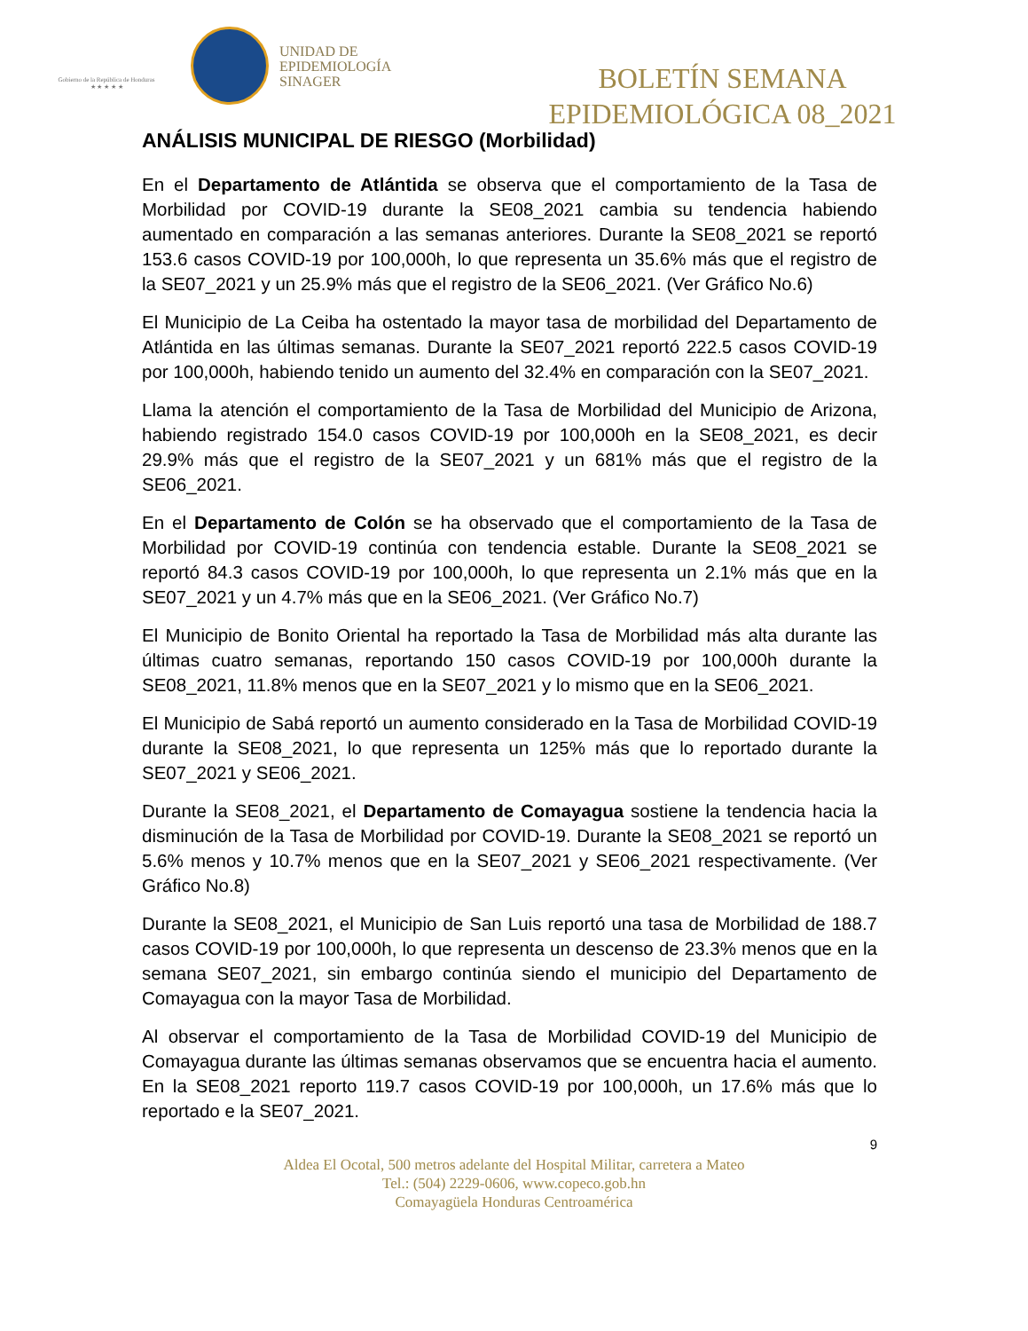Gobierno de la República de Honduras
★ ★ ★ ★ ★
UNIDAD DE
EPIDEMIOLOGÍA
SINAGER
BOLETÍN SEMANA
EPIDEMIOLÓGICA 08_2021
ANÁLISIS MUNICIPAL DE RIESGO (Morbilidad)
En el Departamento de Atlántida se observa que el comportamiento de la Tasa de Morbilidad por COVID-19 durante la SE08_2021 cambia su tendencia habiendo aumentado en comparación a las semanas anteriores. Durante la SE08_2021 se reportó 153.6 casos COVID-19 por 100,000h, lo que representa un 35.6% más que el registro de la SE07_2021 y un 25.9% más que el registro de la SE06_2021. (Ver Gráfico No.6)
El Municipio de La Ceiba ha ostentado la mayor tasa de morbilidad del Departamento de Atlántida en las últimas semanas. Durante la SE07_2021 reportó 222.5 casos COVID-19 por 100,000h, habiendo tenido un aumento del 32.4% en comparación con la SE07_2021.
Llama la atención el comportamiento de la Tasa de Morbilidad del Municipio de Arizona, habiendo registrado 154.0 casos COVID-19 por 100,000h en la SE08_2021, es decir 29.9% más que el registro de la SE07_2021 y un 681% más que el registro de la SE06_2021.
En el Departamento de Colón se ha observado que el comportamiento de la Tasa de Morbilidad por COVID-19 continúa con tendencia estable. Durante la SE08_2021 se reportó 84.3 casos COVID-19 por 100,000h, lo que representa un 2.1% más que en la SE07_2021 y un 4.7% más que en la SE06_2021. (Ver Gráfico No.7)
El Municipio de Bonito Oriental ha reportado la Tasa de Morbilidad más alta durante las últimas cuatro semanas, reportando 150 casos COVID-19 por 100,000h durante la SE08_2021, 11.8% menos que en la SE07_2021 y lo mismo que en la SE06_2021.
El Municipio de Sabá reportó un aumento considerado en la Tasa de Morbilidad COVID-19 durante la SE08_2021, lo que representa un 125% más que lo reportado durante la SE07_2021 y SE06_2021.
Durante la SE08_2021, el Departamento de Comayagua sostiene la tendencia hacia la disminución de la Tasa de Morbilidad por COVID-19. Durante la SE08_2021 se reportó un 5.6% menos y 10.7% menos que en la SE07_2021 y SE06_2021 respectivamente. (Ver Gráfico No.8)
Durante la SE08_2021, el Municipio de San Luis reportó una tasa de Morbilidad de 188.7 casos COVID-19 por 100,000h, lo que representa un descenso de 23.3% menos que en la semana SE07_2021, sin embargo continúa siendo el municipio del Departamento de Comayagua con la mayor Tasa de Morbilidad.
Al observar el comportamiento de la Tasa de Morbilidad COVID-19 del Municipio de Comayagua durante las últimas semanas observamos que se encuentra hacia el aumento. En la SE08_2021 reporto 119.7 casos COVID-19 por 100,000h, un 17.6% más que lo reportado e la SE07_2021.
9
Aldea El Ocotal, 500 metros adelante del Hospital Militar, carretera a Mateo
Tel.: (504) 2229-0606, www.copeco.gob.hn
Comayagüela Honduras Centroamérica